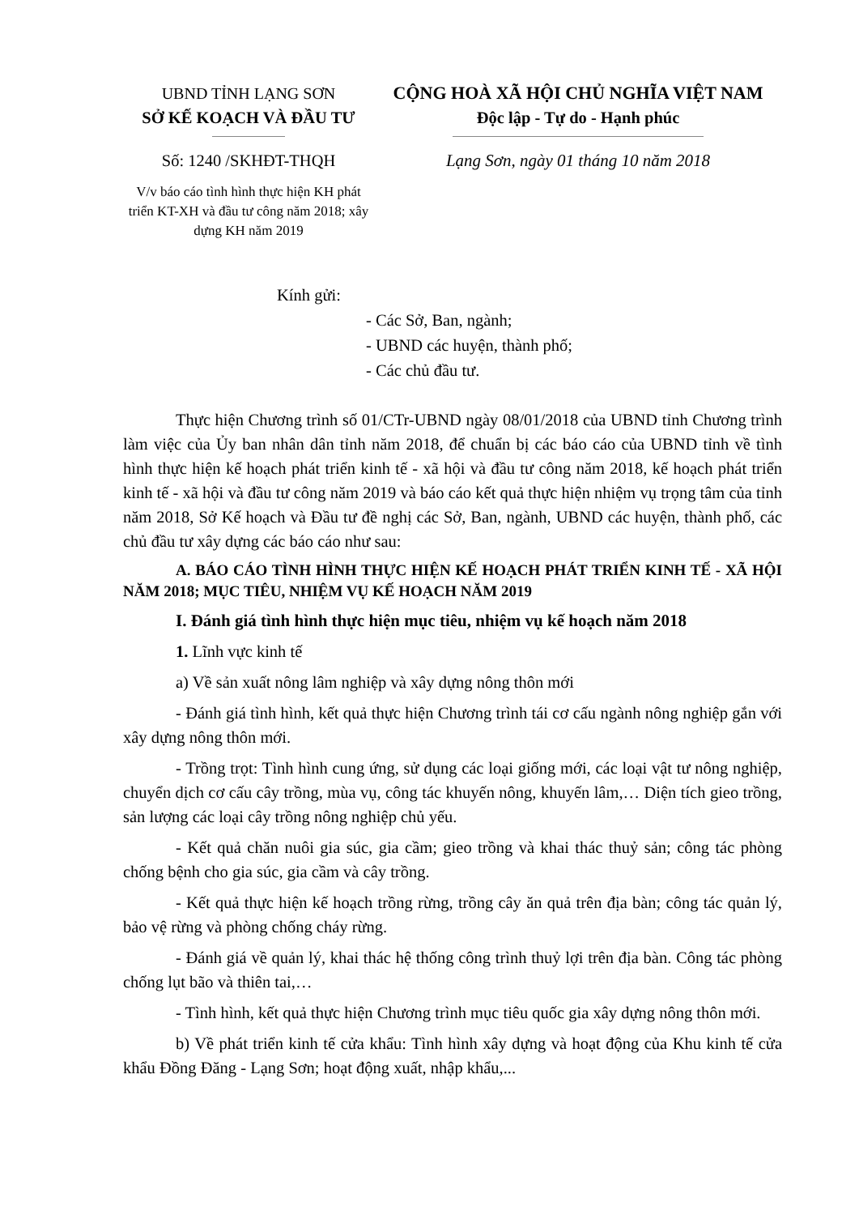UBND TỈNH LẠNG SƠN
SỞ KẾ KOẠCH VÀ ĐẦU TƯ
Số: 1240 /SKHĐT-THQH
V/v báo cáo tình hình thực hiện KH phát triển KT-XH và đầu tư công năm 2018; xây dựng KH năm 2019
CỘNG HOÀ XÃ HỘI CHỦ NGHĨA VIỆT NAM
Độc lập - Tự do - Hạnh phúc
Lạng Sơn, ngày 01 tháng 10 năm 2018
Kính gửi:
- Các Sở, Ban, ngành;
- UBND các huyện, thành phố;
- Các chủ đầu tư.
Thực hiện Chương trình số 01/CTr-UBND ngày 08/01/2018 của UBND tỉnh Chương trình làm việc của Ủy ban nhân dân tỉnh năm 2018, để chuẩn bị các báo cáo của UBND tỉnh về tình hình thực hiện kế hoạch phát triển kinh tế - xã hội và đầu tư công năm 2018, kế hoạch phát triển kinh tế - xã hội và đầu tư công năm 2019 và báo cáo kết quả thực hiện nhiệm vụ trọng tâm của tỉnh năm 2018, Sở Kế hoạch và Đầu tư đề nghị các Sở, Ban, ngành, UBND các huyện, thành phố, các chủ đầu tư xây dựng các báo cáo như sau:
A. BÁO CÁO TÌNH HÌNH THỰC HIỆN KẾ HOẠCH PHÁT TRIỂN KINH TẾ - XÃ HỘI NĂM 2018; MỤC TIÊU, NHIỆM VỤ KẾ HOẠCH NĂM 2019
I. Đánh giá tình hình thực hiện mục tiêu, nhiệm vụ kế hoạch năm 2018
1. Lĩnh vực kinh tế
a) Về sản xuất nông lâm nghiệp và xây dựng nông thôn mới
- Đánh giá tình hình, kết quả thực hiện Chương trình tái cơ cấu ngành nông nghiệp gắn với xây dựng nông thôn mới.
- Trồng trọt: Tình hình cung ứng, sử dụng các loại giống mới, các loại vật tư nông nghiệp, chuyển dịch cơ cấu cây trồng, mùa vụ, công tác khuyến nông, khuyến lâm,… Diện tích gieo trồng, sản lượng các loại cây trồng nông nghiệp chủ yếu.
- Kết quả chăn nuôi gia súc, gia cầm; gieo trồng và khai thác thuỷ sản; công tác phòng chống bệnh cho gia súc, gia cầm và cây trồng.
- Kết quả thực hiện kế hoạch trồng rừng, trồng cây ăn quả trên địa bàn; công tác quản lý, bảo vệ rừng và phòng chống cháy rừng.
- Đánh giá về quản lý, khai thác hệ thống công trình thuỷ lợi trên địa bàn. Công tác phòng chống lụt bão và thiên tai,…
- Tình hình, kết quả thực hiện Chương trình mục tiêu quốc gia xây dựng nông thôn mới.
b) Về phát triển kinh tế cửa khẩu: Tình hình xây dựng và hoạt động của Khu kinh tế cửa khẩu Đồng Đăng - Lạng Sơn; hoạt động xuất, nhập khẩu,...